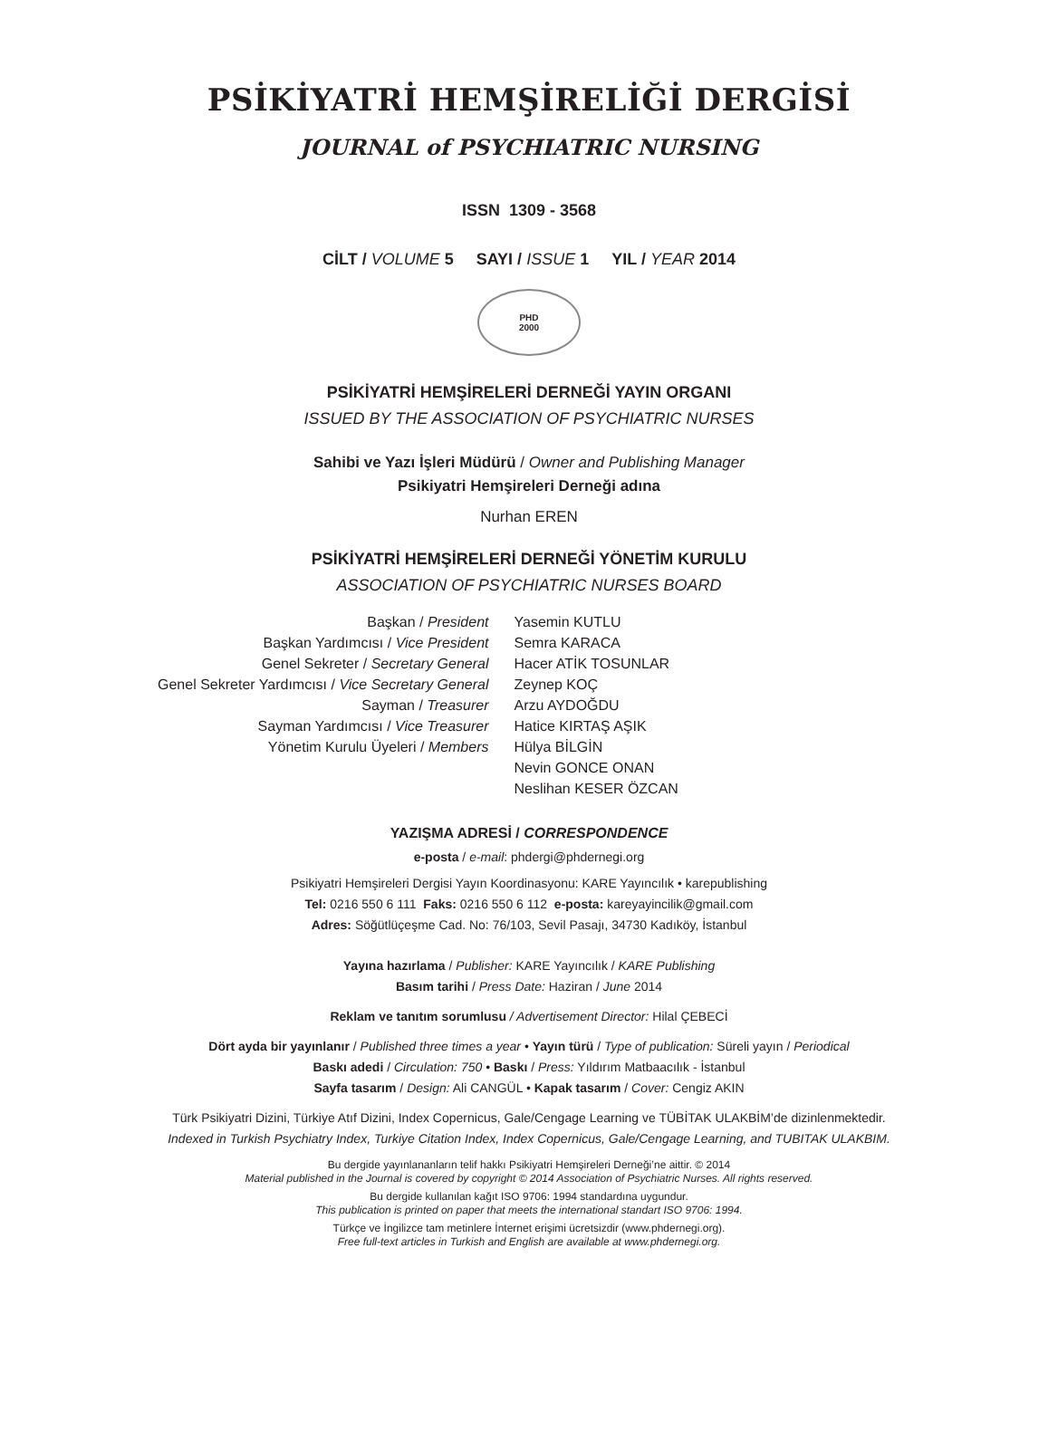PSİKİYATRİ HEMŞİRELİĞİ DERGİSİ
JOURNAL of PSYCHIATRIC NURSING
ISSN 1309 - 3568
CİLT / VOLUME 5 SAYI / ISSUE 1 YIL / YEAR 2014
PHD
2000
PSİKİYATRİ HEMŞİRELERİ DERNEĞİ YAYIN ORGANI
ISSUED BY THE ASSOCIATION OF PSYCHIATRIC NURSES
Sahibi ve Yazı İşleri Müdürü / Owner and Publishing Manager
Psikiyatri Hemşireleri Derneği adına
Nurhan EREN
PSİKİYATRİ HEMŞİRELERİ DERNEĞİ YÖNETİM KURULU
ASSOCIATION OF PSYCHIATRIC NURSES BOARD
| Başkan / President | Yasemin KUTLU |
| Başkan Yardımcısı / Vice President | Semra KARACA |
| Genel Sekreter / Secretary General | Hacer ATİK TOSUNLAR |
| Genel Sekreter Yardımcısı / Vice Secretary General | Zeynep KOÇ |
| Sayman / Treasurer | Arzu AYDOĞDU |
| Sayman Yardımcısı / Vice Treasurer | Hatice KIRTAŞ AŞIK |
| Yönetim Kurulu Üyeleri / Members | Hülya BİLGİN |
| | Nevin GONCE ONAN |
| | Neslihan KESER ÖZCAN |
YAZIŞMA ADRESİ / CORRESPONDENCE
e-posta / e-mail: phdergi@phdernegi.org
Psikiyatri Hemşireleri Dergisi Yayın Koordinasyonu: KARE Yayıncılık • karepublishing
Tel: 0216 550 6 111 Faks: 0216 550 6 112 e-posta: kareyayincilik@gmail.com
Adres: Söğütlüçeşme Cad. No: 76/103, Sevil Pasajı, 34730 Kadıköy, İstanbul
Yayına hazırlama / Publisher: KARE Yayıncılık / KARE Publishing
Basım tarihi / Press Date: Haziran / June 2014
Reklam ve tanıtım sorumlusu / Advertisement Director: Hilal ÇEBECİ
Dört ayda bir yayınlanır / Published three times a year • Yayın türü / Type of publication: Süreli yayın / Periodical
Baskı adedi / Circulation: 750 • Baskı / Press: Yıldırım Matbaacılık - İstanbul
Sayfa tasarım / Design: Ali CANGÜL • Kapak tasarım / Cover: Cengiz AKIN
Türk Psikiyatri Dizini, Türkiye Atıf Dizini, Index Copernicus, Gale/Cengage Learning ve TÜBİTAK ULAKBİM’de dizinlenmektedir.
Indexed in Turkish Psychiatry Index, Turkiye Citation Index, Index Copernicus, Gale/Cengage Learning, and TUBITAK ULAKBIM.
Bu dergide yayınlananların telif hakkı Psikiyatri Hemşireleri Derneği’ne aittir. © 2014
Material published in the Journal is covered by copyright © 2014 Association of Psychiatric Nurses. All rights reserved.
Bu dergide kullanılan kağıt ISO 9706: 1994 standardına uygundur.
This publication is printed on paper that meets the international standart ISO 9706: 1994.
Türkçe ve İngilizce tam metinlere İnternet erişimi ücretsizdir (www.phdernegi.org).
Free full-text articles in Turkish and English are available at www.phdernegi.org.